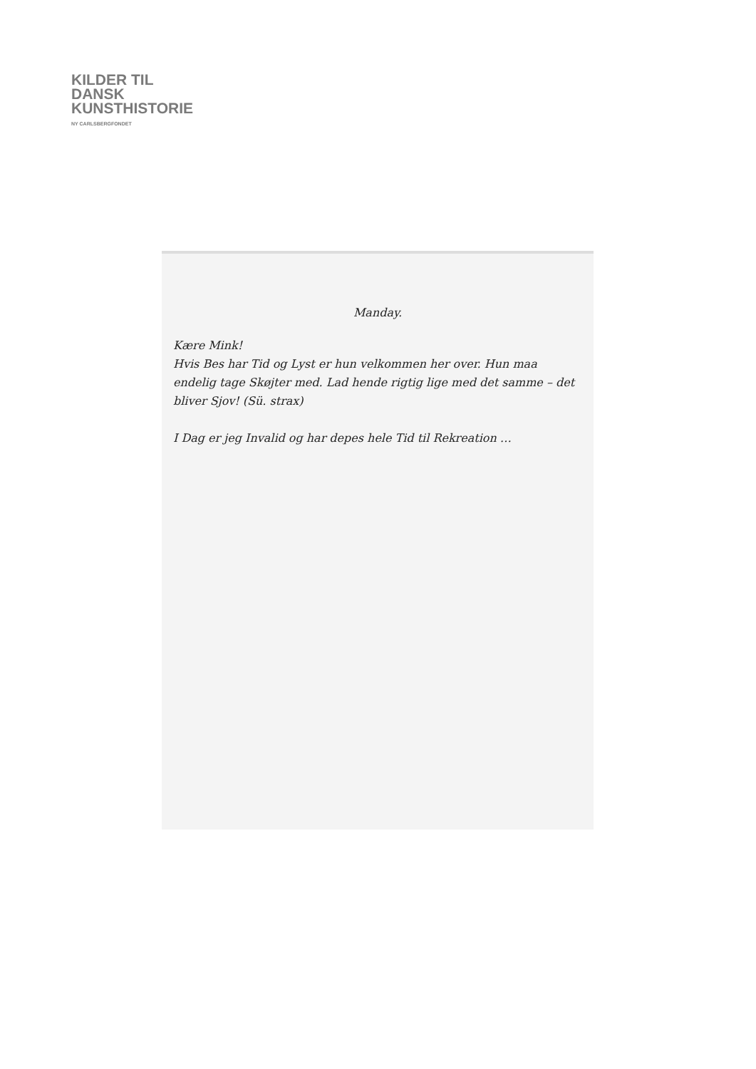KILDER TIL
DANSK
KUNSTHISTORIE
NY CARLSBERGFONDET
Manday.
Kære Mink!
Hvis Bes har Tid og Lyst er hun velkommen her over. Hun maa endelig tage Skøjter med. Lad hende rigtig lige med det samme – det bliver Sjov! (Sü. strax)
I Dag er jeg Invalid og har depes hele Tid til Rekreation …